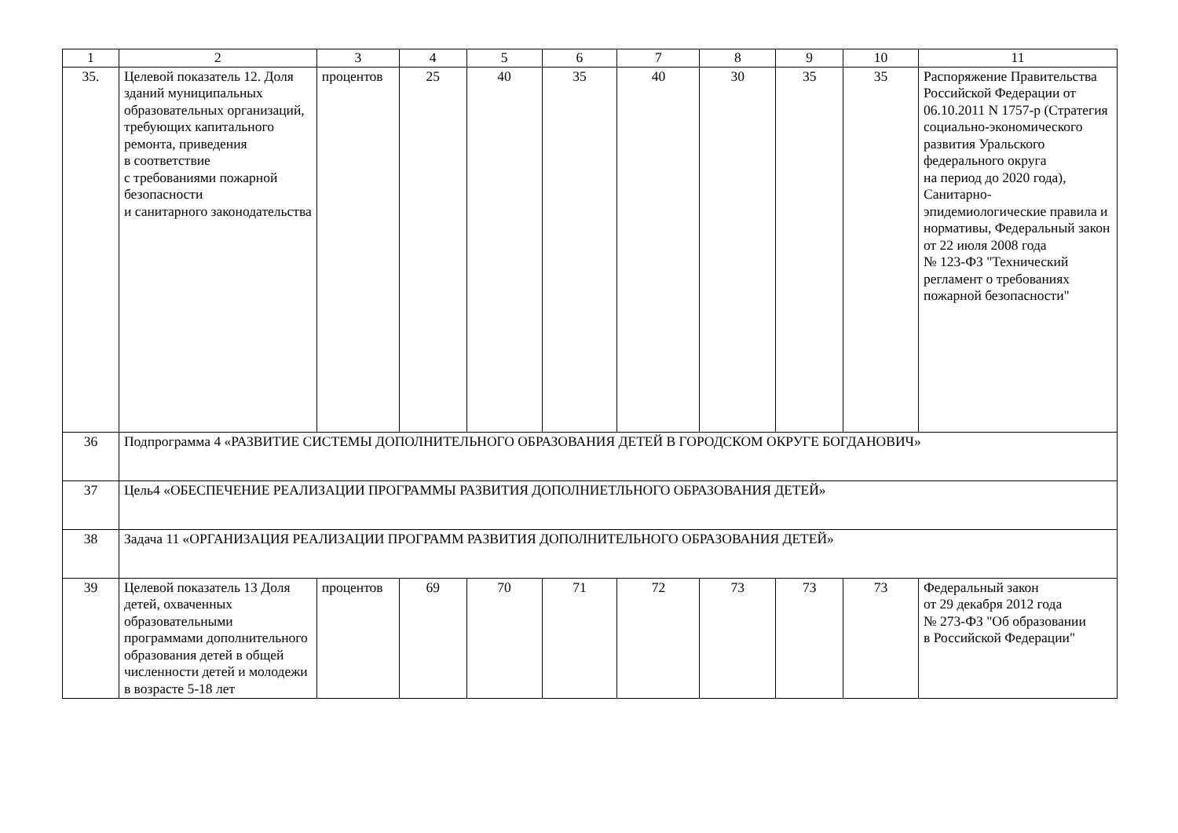| 1 | 2 | 3 | 4 | 5 | 6 | 7 | 8 | 9 | 10 | 11 |
| 35. | Целевой показатель 12. Доля зданий муниципальных образовательных организаций, требующих капитального ремонта, приведения в соответствие с требованиями пожарной безопасности и санитарного законодательства | процентов | 25 | 40 | 35 | 40 | 30 | 35 | 35 | Распоряжение Правительства Российской Федерации от 06.10.2011 N 1757-р (Стратегия социально-экономического развития Уральского федерального округа на период до 2020 года), Санитарно-эпидемиологические правила и нормативы, Федеральный закон от 22 июля 2008 года № 123-ФЗ "Технический регламент о требованиях пожарной безопасности" |
| 36 | Подпрограмма 4 «РАЗВИТИЕ СИСТЕМЫ ДОПОЛНИТЕЛЬНОГО ОБРАЗОВАНИЯ ДЕТЕЙ В ГОРОДСКОМ ОКРУГЕ БОГДАНОВИЧ» | | | | | | | | | |
| 37 | Цель4 «ОБЕСПЕЧЕНИЕ РЕАЛИЗАЦИИ ПРОГРАММЫ РАЗВИТИЯ ДОПОЛНИЕТЛЬНОГО ОБРАЗОВАНИЯ ДЕТЕЙ» | | | | | | | | | |
| 38 | Задача 11 «ОРГАНИЗАЦИЯ РЕАЛИЗАЦИИ ПРОГРАММ РАЗВИТИЯ ДОПОЛНИТЕЛЬНОГО ОБРАЗОВАНИЯ ДЕТЕЙ» | | | | | | | | | |
| 39 | Целевой показатель 13 Доля детей, охваченных образовательными программами дополнительного образования детей в общей численности детей и молодежи в возрасте 5-18 лет | процентов | 69 | 70 | 71 | 72 | 73 | 73 | 73 | Федеральный закон от 29 декабря 2012 года № 273-ФЗ "Об образовании в Российской Федерации" |